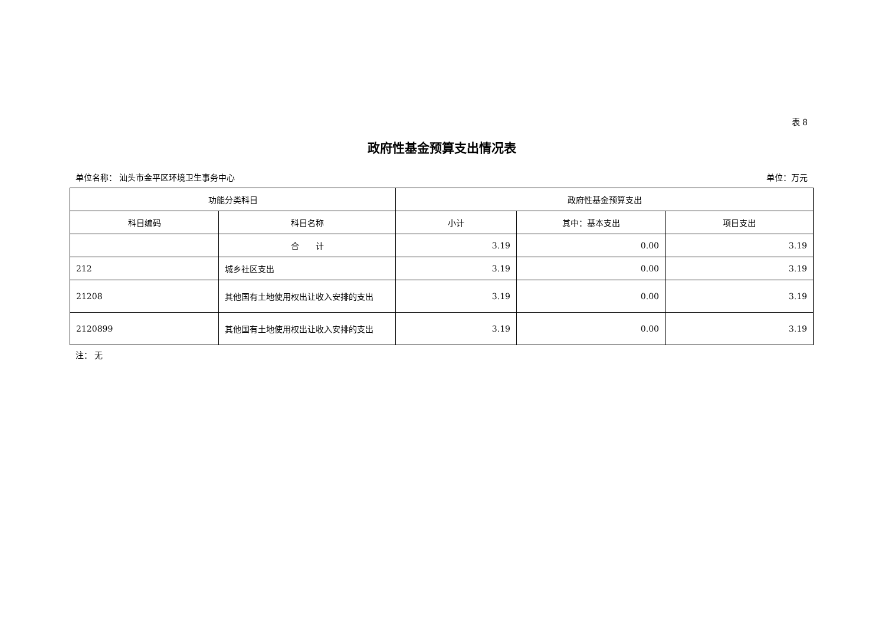表 8
政府性基金预算支出情况表
单位名称： 汕头市金平区环境卫生事务中心 单位：万元
| 功能分类科目 | | 政府性基金预算支出 | | |
| --- | --- | --- | --- | --- |
| 科目编码 | 科目名称 | 小计 | 其中：基本支出 | 项目支出 |
| | 合 计 | 3.19 | 0.00 | 3.19 |
| 212 | 城乡社区支出 | 3.19 | 0.00 | 3.19 |
| 21208 | 其他国有土地使用权出让收入安排的支出 | 3.19 | 0.00 | 3.19 |
| 2120899 | 其他国有土地使用权出让收入安排的支出 | 3.19 | 0.00 | 3.19 |
注： 无